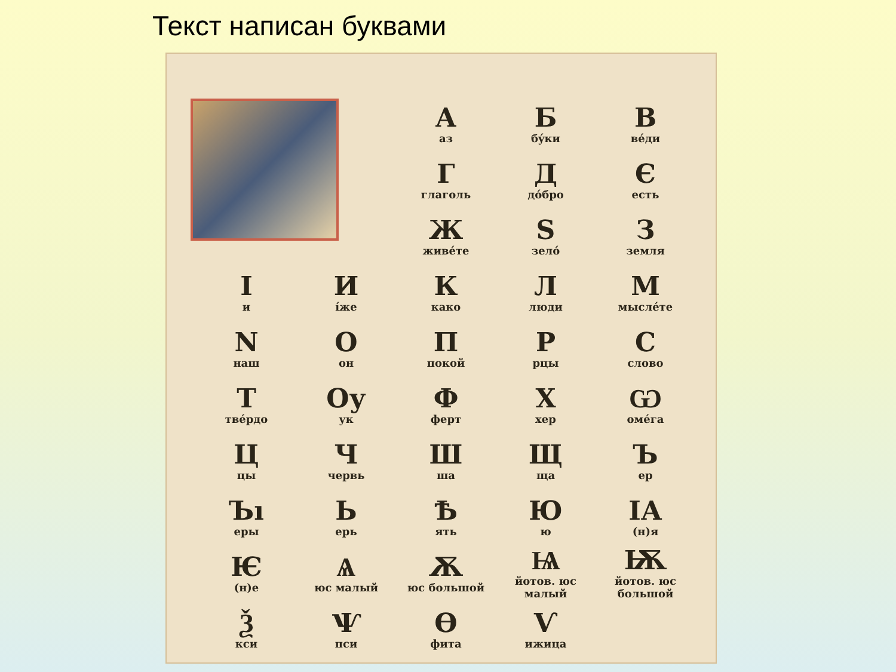Текст написан буквами
| | | А аз | Б бýки | В вéди |
| | | Г глаголь | Д дóбро | Є есть |
| | | Ж живéте | Ѕ зелó | З земля |
| І и | И íже | К како | Л люди | М мыслéте |
| N наш | О он | П покой | Р рцы | С слово |
| Т твéрдо | Оу ук | Ф ферт | Х хер | Ѡ омéга |
| Ц цы | Ч червь | Ш ша | Щ ща | Ъ ер |
| Ъı еры | Ь ерь | Ѣ ять | Ю ю | ІА (н)я |
| Ѥ (н)е | Ѧ юс малый | Ѫ юс большой | Ѩ йотов. юс малый | Ѭ йотов. юс большой |
| Ѯ кси | Ѱ пси | Ѳ фита | Ѵ ижица | |